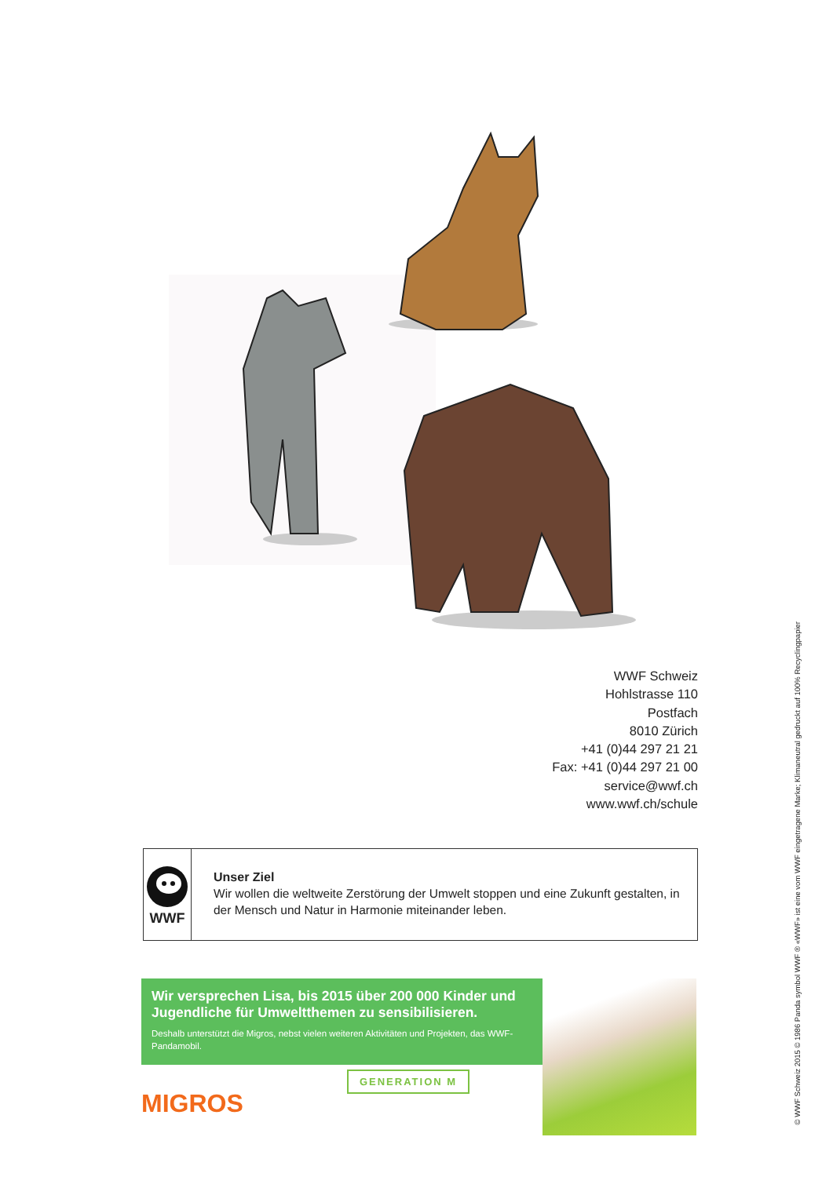WWF Schweiz
Hohlstrasse 110
Postfach
8010 Zürich
+41 (0)44 297 21 21
Fax: +41 (0)44 297 21 00
service@wwf.ch
www.wwf.ch/schule
WWF
Unser Ziel
Wir wollen die weltweite Zerstörung der Umwelt stoppen und eine Zukunft gestalten, in der Mensch und Natur in Harmonie miteinander leben.
Wir versprechen Lisa, bis 2015 über 200 000 Kinder und Jugendliche für Umweltthemen zu sensibilisieren.
Deshalb unterstützt die Migros, nebst vielen weiteren Aktivitäten und Projekten, das WWF-Pandamobil.
GENERATION M
MIGROS
© WWF Schweiz 2015 © 1986 Panda symbol WWF ® «WWF» ist eine vom WWF eingetragene Marke; Klimaneutral gedruckt auf 100% Recyclingpapier